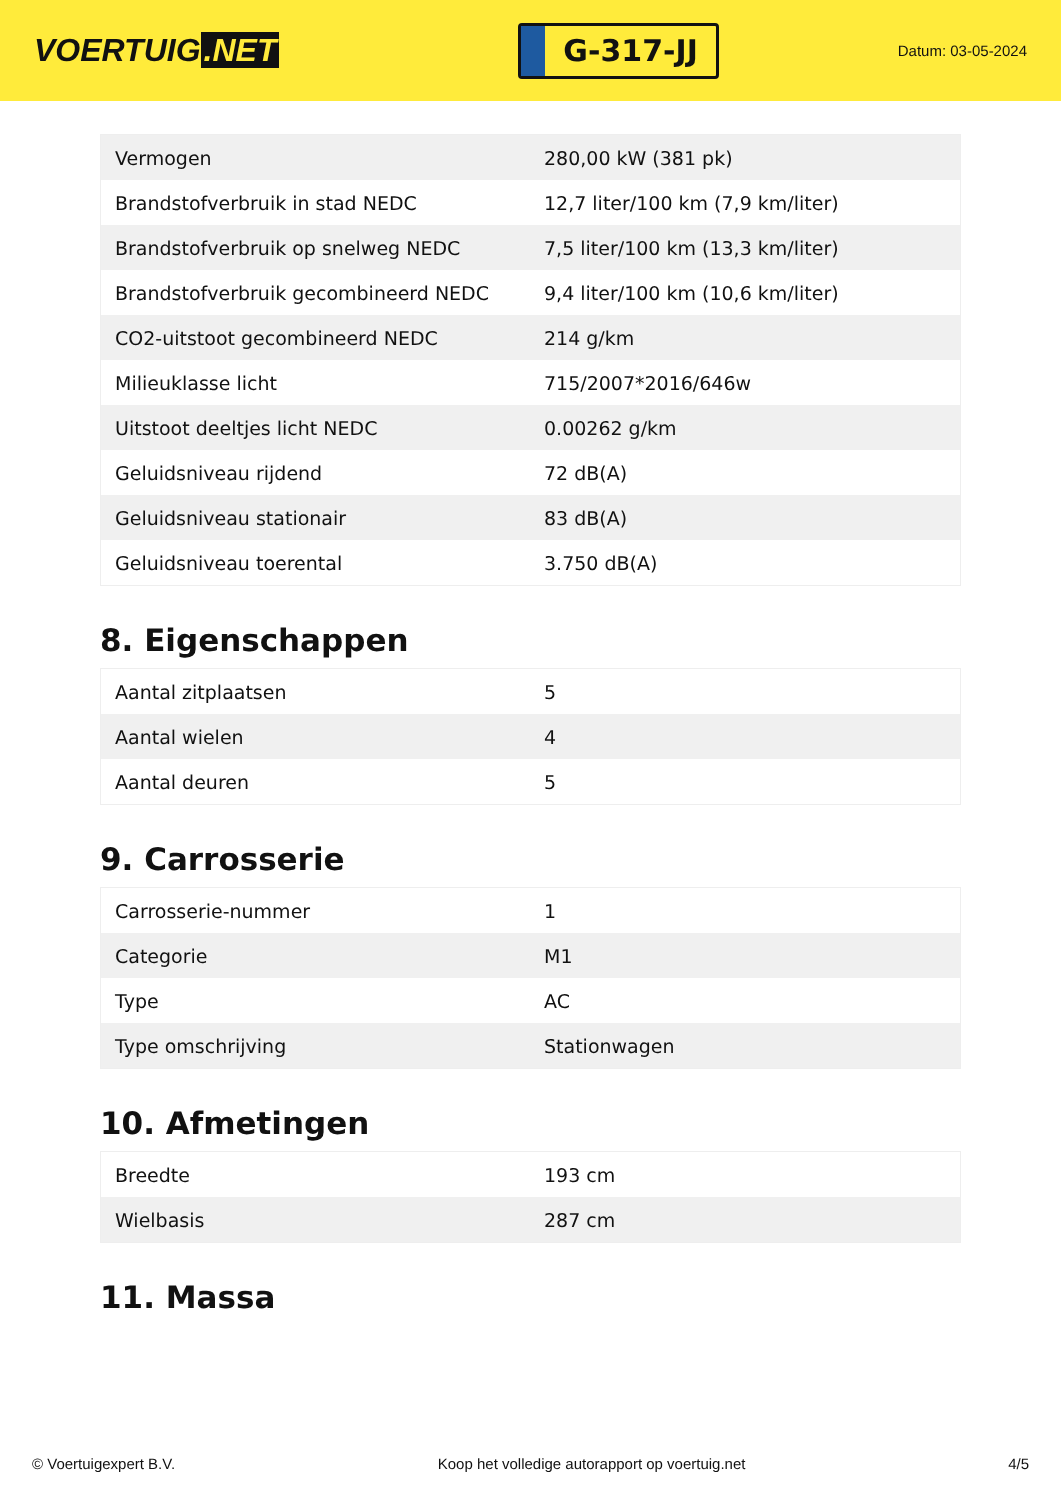VOERTUIG.NET
G-317-JJ
Datum: 03-05-2024
| Vermogen | 280,00 kW (381 pk) |
| Brandstofverbruik in stad NEDC | 12,7 liter/100 km (7,9 km/liter) |
| Brandstofverbruik op snelweg NEDC | 7,5 liter/100 km (13,3 km/liter) |
| Brandstofverbruik gecombineerd NEDC | 9,4 liter/100 km (10,6 km/liter) |
| CO2-uitstoot gecombineerd NEDC | 214 g/km |
| Milieuklasse licht | 715/2007*2016/646w |
| Uitstoot deeltjes licht NEDC | 0.00262 g/km |
| Geluidsniveau rijdend | 72 dB(A) |
| Geluidsniveau stationair | 83 dB(A) |
| Geluidsniveau toerental | 3.750 dB(A) |
8. Eigenschappen
| Aantal zitplaatsen | 5 |
| Aantal wielen | 4 |
| Aantal deuren | 5 |
9. Carrosserie
| Carrosserie-nummer | 1 |
| Categorie | M1 |
| Type | AC |
| Type omschrijving | Stationwagen |
10. Afmetingen
| Breedte | 193 cm |
| Wielbasis | 287 cm |
11. Massa
© Voertuigexpert B.V. Koop het volledige autorapport op voertuig.net 4/5